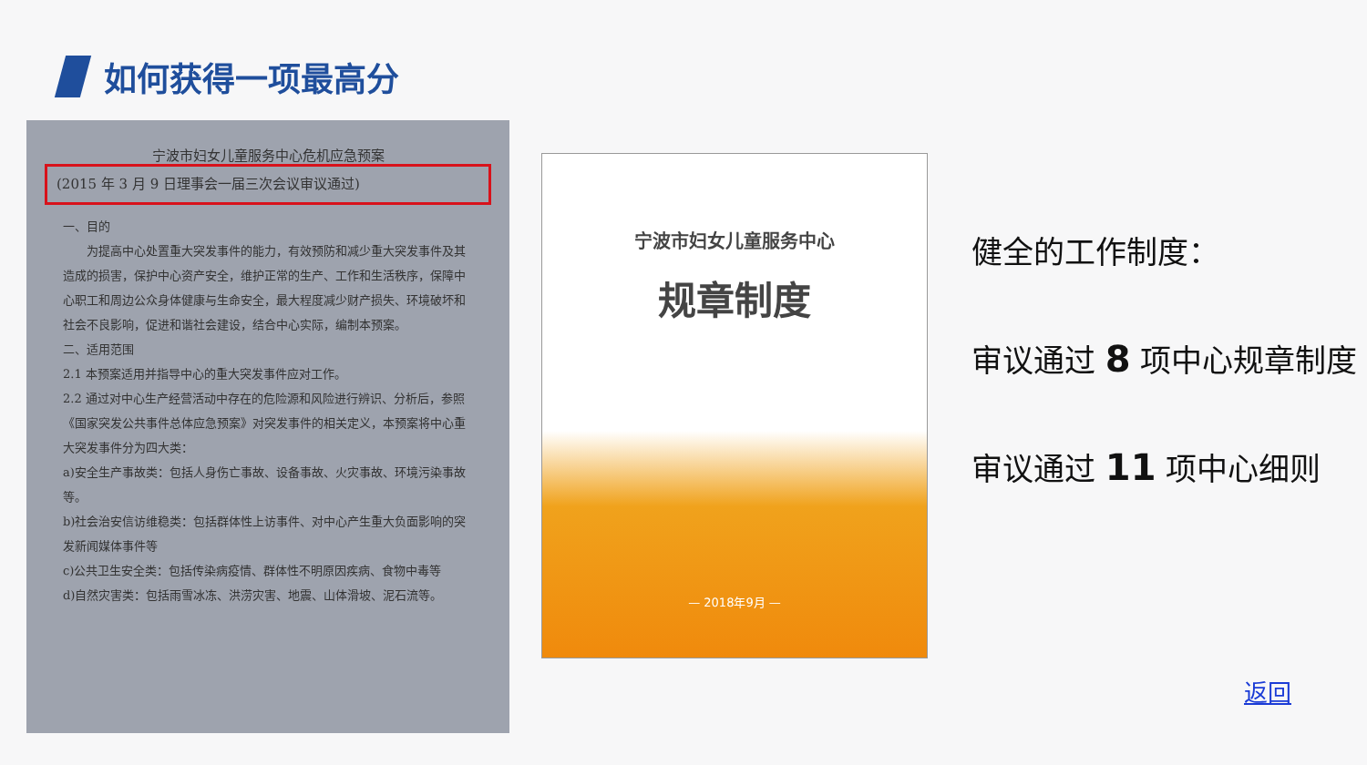如何获得一项最高分
宁波市妇女儿童服务中心危机应急预案
(2015 年 3 月 9 日理事会一届三次会议审议通过)
一、目的
　　为提高中心处置重大突发事件的能力，有效预防和减少重大突发事件及其造成的损害，保护中心资产安全，维护正常的生产、工作和生活秩序，保障中心职工和周边公众身体健康与生命安全，最大程度减少财产损失、环境破坏和社会不良影响，促进和谐社会建设，结合中心实际，编制本预案。
二、适用范围
2.1 本预案适用并指导中心的重大突发事件应对工作。
2.2 通过对中心生产经营活动中存在的危险源和风险进行辨识、分析后，参照《国家突发公共事件总体应急预案》对突发事件的相关定义，本预案将中心重大突发事件分为四大类：
a)安全生产事故类：包括人身伤亡事故、设备事故、火灾事故、环境污染事故等。
b)社会治安信访维稳类：包括群体性上访事件、对中心产生重大负面影响的突发新闻媒体事件等
c)公共卫生安全类：包括传染病疫情、群体性不明原因疾病、食物中毒等
d)自然灾害类：包括雨雪冰冻、洪涝灾害、地震、山体滑坡、泥石流等。
宁波市妇女儿童服务中心
规章制度
— 2018年9月 —
健全的工作制度：
审议通过 8 项中心规章制度
审议通过 11 项中心细则
返回